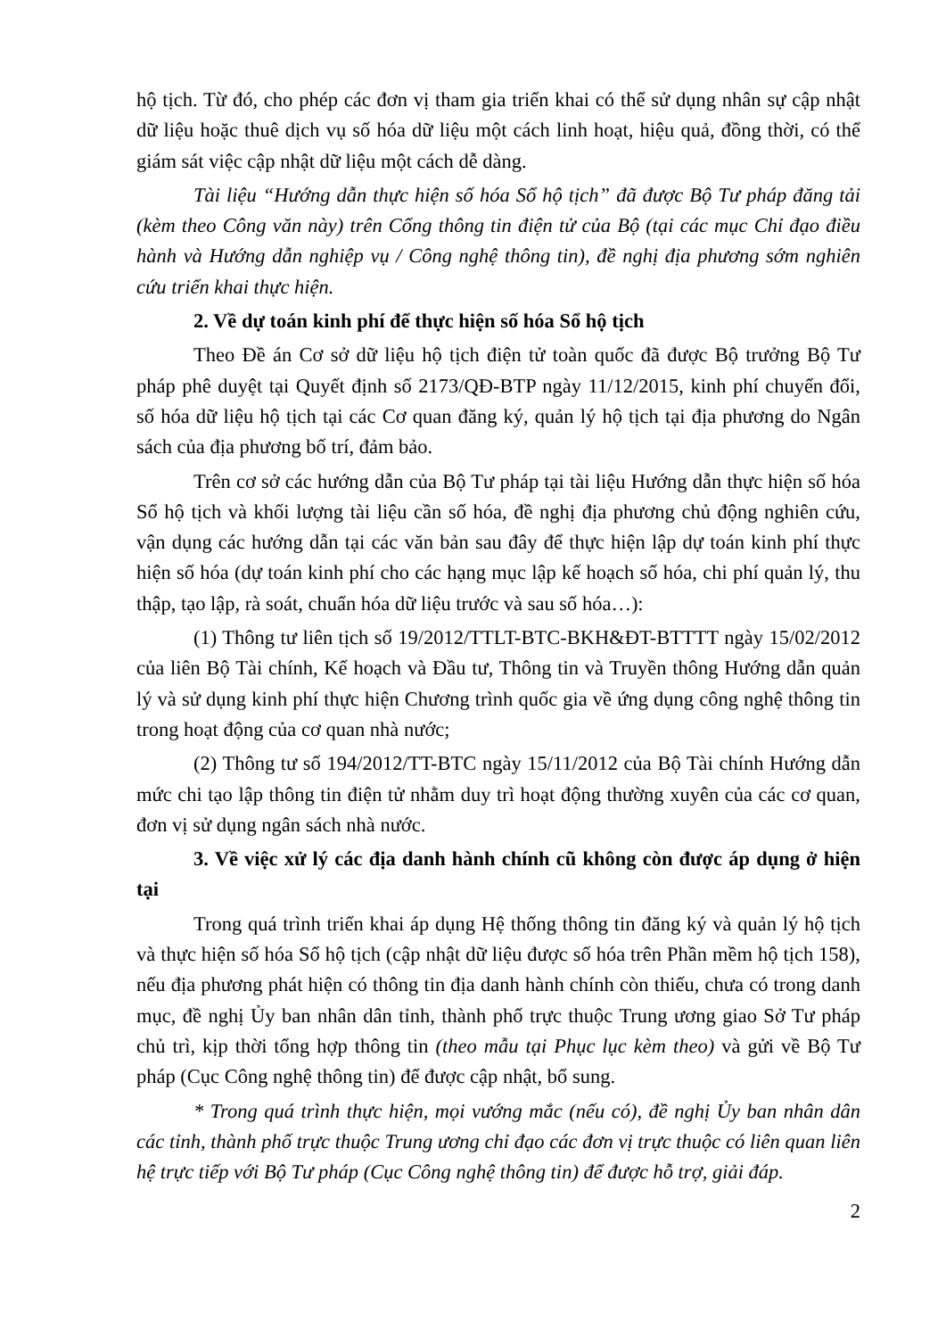hộ tịch. Từ đó, cho phép các đơn vị tham gia triển khai có thể sử dụng nhân sự cập nhật dữ liệu hoặc thuê dịch vụ số hóa dữ liệu một cách linh hoạt, hiệu quả, đồng thời, có thể giám sát việc cập nhật dữ liệu một cách dễ dàng.
Tài liệu “Hướng dẫn thực hiện số hóa Sổ hộ tịch” đã được Bộ Tư pháp đăng tải (kèm theo Công văn này) trên Cổng thông tin điện tử của Bộ (tại các mục Chỉ đạo điều hành và Hướng dẫn nghiệp vụ / Công nghệ thông tin), đề nghị địa phương sớm nghiên cứu triển khai thực hiện.
2. Về dự toán kinh phí để thực hiện số hóa Sổ hộ tịch
Theo Đề án Cơ sở dữ liệu hộ tịch điện tử toàn quốc đã được Bộ trưởng Bộ Tư pháp phê duyệt tại Quyết định số 2173/QĐ-BTP ngày 11/12/2015, kinh phí chuyển đổi, số hóa dữ liệu hộ tịch tại các Cơ quan đăng ký, quản lý hộ tịch tại địa phương do Ngân sách của địa phương bố trí, đảm bảo.
Trên cơ sở các hướng dẫn của Bộ Tư pháp tại tài liệu Hướng dẫn thực hiện số hóa Sổ hộ tịch và khối lượng tài liệu cần số hóa, đề nghị địa phương chủ động nghiên cứu, vận dụng các hướng dẫn tại các văn bản sau đây để thực hiện lập dự toán kinh phí thực hiện số hóa (dự toán kinh phí cho các hạng mục lập kế hoạch số hóa, chi phí quản lý, thu thập, tạo lập, rà soát, chuẩn hóa dữ liệu trước và sau số hóa…):
(1) Thông tư liên tịch số 19/2012/TTLT-BTC-BKH&ĐT-BTTTT ngày 15/02/2012 của liên Bộ Tài chính, Kế hoạch và Đầu tư, Thông tin và Truyền thông Hướng dẫn quản lý và sử dụng kinh phí thực hiện Chương trình quốc gia về ứng dụng công nghệ thông tin trong hoạt động của cơ quan nhà nước;
(2) Thông tư số 194/2012/TT-BTC ngày 15/11/2012 của Bộ Tài chính Hướng dẫn mức chi tạo lập thông tin điện tử nhằm duy trì hoạt động thường xuyên của các cơ quan, đơn vị sử dụng ngân sách nhà nước.
3. Về việc xử lý các địa danh hành chính cũ không còn được áp dụng ở hiện tại
Trong quá trình triển khai áp dụng Hệ thống thông tin đăng ký và quản lý hộ tịch và thực hiện số hóa Sổ hộ tịch (cập nhật dữ liệu được số hóa trên Phần mềm hộ tịch 158), nếu địa phương phát hiện có thông tin địa danh hành chính còn thiếu, chưa có trong danh mục, đề nghị Ủy ban nhân dân tỉnh, thành phố trực thuộc Trung ương giao Sở Tư pháp chủ trì, kịp thời tổng hợp thông tin (theo mẫu tại Phục lục kèm theo) và gửi về Bộ Tư pháp (Cục Công nghệ thông tin) để được cập nhật, bổ sung.
* Trong quá trình thực hiện, mọi vướng mắc (nếu có), đề nghị Ủy ban nhân dân các tỉnh, thành phố trực thuộc Trung ương chỉ đạo các đơn vị trực thuộc có liên quan liên hệ trực tiếp với Bộ Tư pháp (Cục Công nghệ thông tin) để được hỗ trợ, giải đáp.
2